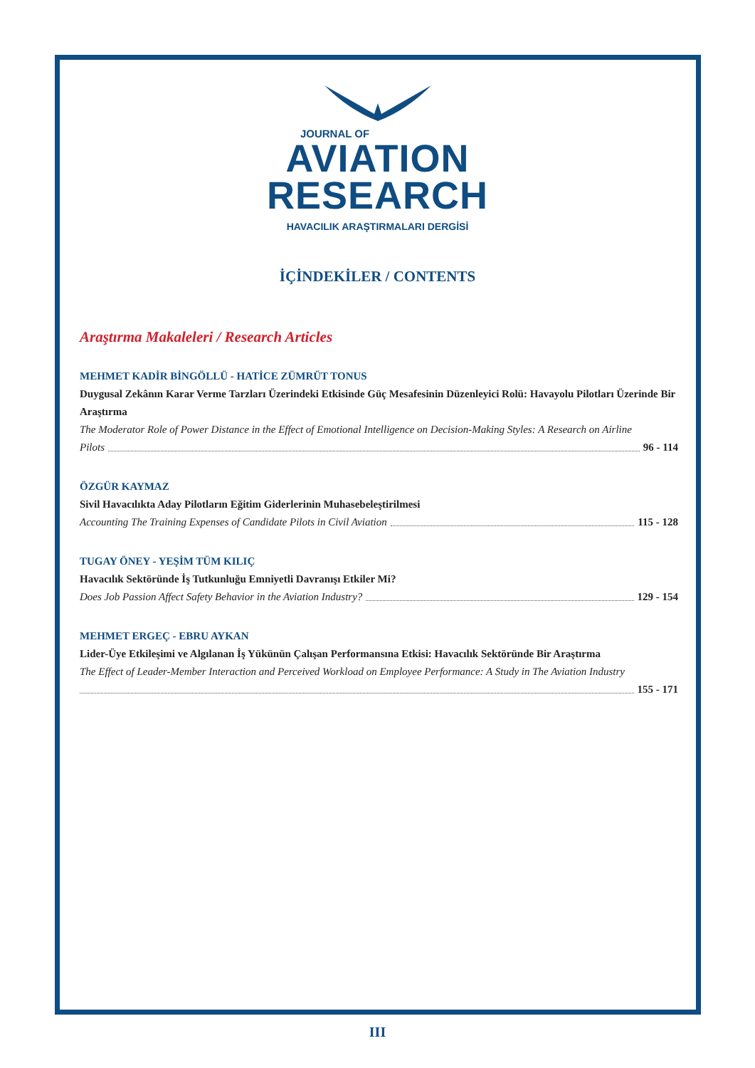JOURNAL OF
AVIATION
RESEARCH
HAVACILIK ARAŞTIRMALARI DERGİSİ
İÇİNDEKİLER / CONTENTS
Araştırma Makaleleri / Research Articles
MEHMET KADİR BİNGÖLLÜ - HATİCE ZÜMRÜT TONUS
Duygusal Zekânın Karar Verme Tarzları Üzerindeki Etkisinde Güç Mesafesinin Düzenleyici Rolü: Havayolu Pilotları Üzerinde Bir Araştırma
The Moderator Role of Power Distance in the Effect of Emotional Intelligence on Decision-Making Styles: A Research on Airline
Pilots 96 - 114
ÖZGÜR KAYMAZ
Sivil Havacılıkta Aday Pilotların Eğitim Giderlerinin Muhasebeleştirilmesi
Accounting The Training Expenses of Candidate Pilots in Civil Aviation 115 - 128
TUGAY ÖNEY - YEŞİM TÜM KILIÇ
Havacılık Sektöründe İş Tutkunluğu Emniyetli Davranışı Etkiler Mi?
Does Job Passion Affect Safety Behavior in the Aviation Industry? 129 - 154
MEHMET ERGEÇ - EBRU AYKAN
Lider-Üye Etkileşimi ve Algılanan İş Yükünün Çalışan Performansına Etkisi: Havacılık Sektöründe Bir Araştırma
The Effect of Leader-Member Interaction and Perceived Workload on Employee Performance: A Study in The Aviation Industry
155 - 171
III